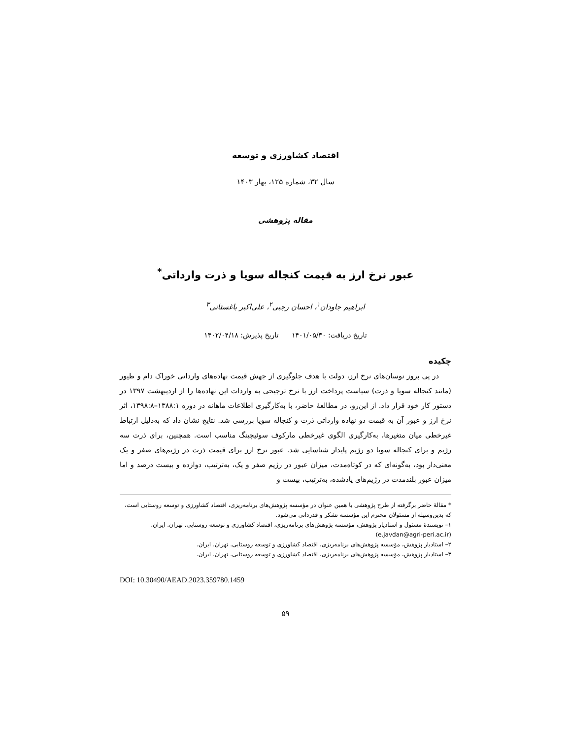اقتصاد کشاورزی و توسعه
سال ۳۲، شماره ۱۲۵، بهار ۱۴۰۳
مقاله پژوهشی
عبور نرخ ارز به قیمت کنجاله سویا و ذرت وارداتی<sup>*</sup>
ابراهیم جاودان<sup>۱</sup>، احسان رجبی<sup>۲</sup>، علی‌اکبر باغستانی<sup>۳</sup>
تاریخ دریافت: ۱۴۰۱/۰۵/۳۰ تاریخ پذیرش: ۱۴۰۲/۰۴/۱۸
چکیده
در پی بروز نوسان‌های نرخ ارز، دولت با هدف جلوگیری از جهش قیمت نهاده‌های وارداتی خوراک دام و طیور (مانند کنجاله سویا و ذرت) سیاست پرداخت ارز با نرخ ترجیحی به واردات این نهاده‌ها را از اردیبهشت ۱۳۹۷ در دستور کار خود قرار داد. از این‌رو، در مطالعهٔ حاضر، با به‌کارگیری اطلاعات ماهانه در دوره ۱۳۸۸:۱–۱۳۹۸:۸، اثر نرخ ارز و عبور آن به قیمت دو نهاده وارداتی ذرت و کنجاله سویا بررسی شد. نتایج نشان داد که به‌دلیل ارتباط غیرخطی میان متغیرها، به‌کارگیری الگوی غیرخطی مارکوف سوئیچینگ مناسب است. همچنین، برای ذرت سه رژیم و برای کنجاله سویا دو رژیم پایدار شناسایی شد. عبور نرخ ارز برای قیمت ذرت در رژیم‌های صفر و یک معنی‌دار بود، به‌گونه‌ای که در کوتاه‌مدت، میزان عبور در رژیم صفر و یک، به‌ترتیب، دوازده و بیست درصد و اما میزان عبور بلندمدت در رژیم‌های یادشده، به‌ترتیب، بیست و
* مقالهٔ حاضر برگرفته از طرح پژوهشی با همین عنوان در مؤسسه پژوهش‌های برنامه‌ریزی، اقتصاد کشاورزی و توسعه روستایی است، که بدین‌وسیله از مسئولان محترم این مؤسسه تشکر و قدردانی می‌شود.
۱– نویسندهٔ مسئول و استادیار پژوهش، مؤسسه پژوهش‌های برنامه‌ریزی، اقتصاد کشاورزی و توسعه روستایی. تهران. ایران. (e.javdan@agri-peri.ac.ir)
۲– استادیار پژوهش، مؤسسه پژوهش‌های برنامه‌ریزی، اقتصاد کشاورزی و توسعه روستایی. تهران. ایران.
۳– استادیار پژوهش، مؤسسه پژوهش‌های برنامه‌ریزی، اقتصاد کشاورزی و توسعه روستایی. تهران. ایران.
DOI: 10.30490/AEAD.2023.359780.1459
۵۹